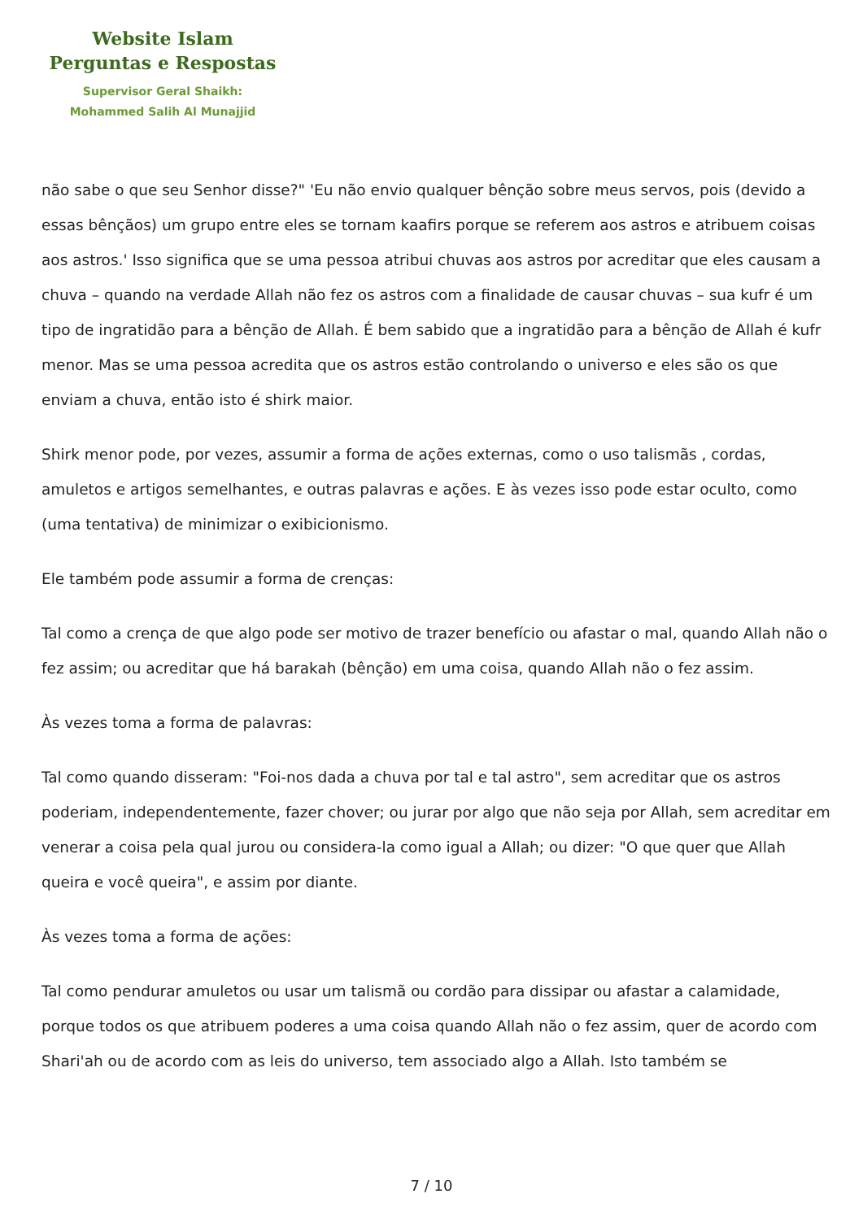Website Islam
Perguntas e Respostas
Supervisor Geral Shaikh:
Mohammed Salih Al Munajjid
não sabe o que seu Senhor disse?" 'Eu não envio qualquer bênção sobre meus servos, pois (devido a essas bênçãos) um grupo entre eles se tornam kaafirs porque se referem aos astros e atribuem coisas aos astros.' Isso significa que se uma pessoa atribui chuvas aos astros por acreditar que eles causam a chuva – quando na verdade Allah não fez os astros com a finalidade de causar chuvas – sua kufr é um tipo de ingratidão para a bênção de Allah. É bem sabido que a ingratidão para a bênção de Allah é kufr menor. Mas se uma pessoa acredita que os astros estão controlando o universo e eles são os que enviam a chuva, então isto é shirk maior.
Shirk menor pode, por vezes, assumir a forma de ações externas, como o uso talismãs , cordas, amuletos e artigos semelhantes, e outras palavras e ações. E às vezes isso pode estar oculto, como (uma tentativa) de minimizar o exibicionismo.
Ele também pode assumir a forma de crenças:
Tal como a crença de que algo pode ser motivo de trazer benefício ou afastar o mal, quando Allah não o fez assim; ou acreditar que há barakah (bênção) em uma coisa, quando Allah não o fez assim.
Às vezes toma a forma de palavras:
Tal como quando disseram: "Foi-nos dada a chuva por tal e tal astro", sem acreditar que os astros poderiam, independentemente, fazer chover; ou jurar por algo que não seja por Allah, sem acreditar em venerar a coisa pela qual jurou ou considera-la como igual a Allah; ou dizer: "O que quer que Allah queira e você queira", e assim por diante.
Às vezes toma a forma de ações:
Tal como pendurar amuletos ou usar um talismã ou cordão para dissipar ou afastar a calamidade, porque todos os que atribuem poderes a uma coisa quando Allah não o fez assim, quer de acordo com Shari'ah ou de acordo com as leis do universo, tem associado algo a Allah. Isto também se
7 / 10